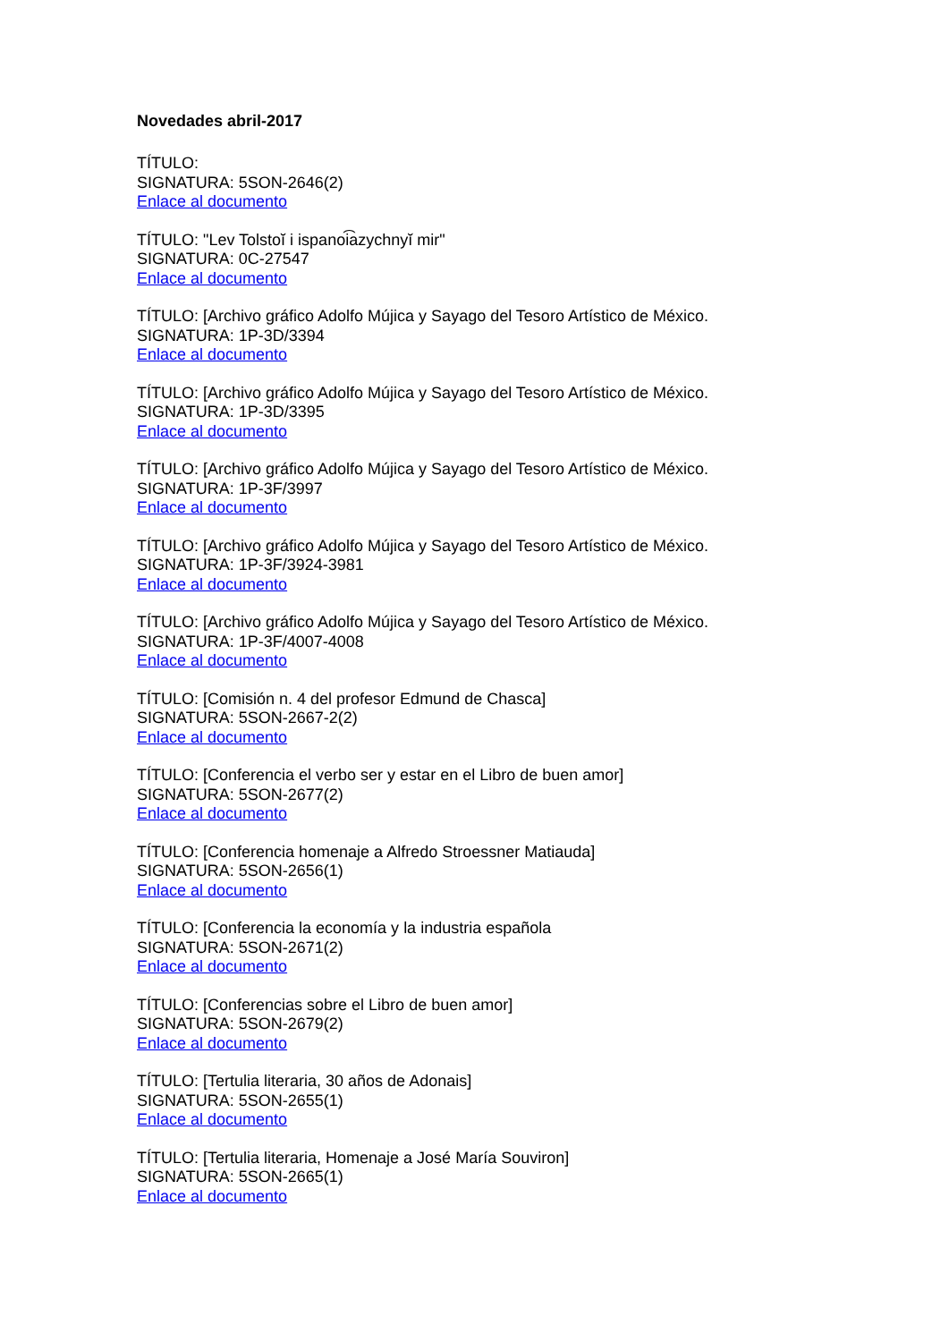Novedades abril-2017
TÍTULO:
SIGNATURA: 5SON-2646(2)
Enlace al documento
TÍTULO: "Lev Tolstoĭ i ispanoi͡azychnyĭ mir"
SIGNATURA: 0C-27547
Enlace al documento
TÍTULO: [Archivo gráfico Adolfo Mújica y Sayago del Tesoro Artístico de México.
SIGNATURA: 1P-3D/3394
Enlace al documento
TÍTULO: [Archivo gráfico Adolfo Mújica y Sayago del Tesoro Artístico de México.
SIGNATURA: 1P-3D/3395
Enlace al documento
TÍTULO: [Archivo gráfico Adolfo Mújica y Sayago del Tesoro Artístico de México.
SIGNATURA: 1P-3F/3997
Enlace al documento
TÍTULO: [Archivo gráfico Adolfo Mújica y Sayago del Tesoro Artístico de México.
SIGNATURA: 1P-3F/3924-3981
Enlace al documento
TÍTULO: [Archivo gráfico Adolfo Mújica y Sayago del Tesoro Artístico de México.
SIGNATURA: 1P-3F/4007-4008
Enlace al documento
TÍTULO: [Comisión n. 4 del profesor Edmund de Chasca]
SIGNATURA: 5SON-2667-2(2)
Enlace al documento
TÍTULO: [Conferencia el verbo ser y estar en el Libro de buen amor]
SIGNATURA: 5SON-2677(2)
Enlace al documento
TÍTULO: [Conferencia homenaje a Alfredo Stroessner Matiauda]
SIGNATURA: 5SON-2656(1)
Enlace al documento
TÍTULO: [Conferencia la economía y la industria española
SIGNATURA: 5SON-2671(2)
Enlace al documento
TÍTULO: [Conferencias sobre el Libro de buen amor]
SIGNATURA: 5SON-2679(2)
Enlace al documento
TÍTULO: [Tertulia literaria, 30 años de Adonais]
SIGNATURA: 5SON-2655(1)
Enlace al documento
TÍTULO: [Tertulia literaria, Homenaje a José María Souviron]
SIGNATURA: 5SON-2665(1)
Enlace al documento